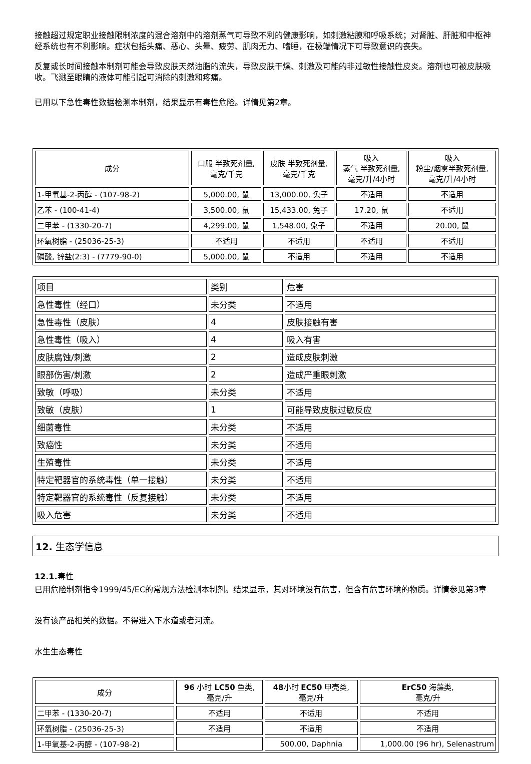接触超过规定职业接触限制浓度的混合溶剂中的溶剂蒸气可导致不利的健康影响，如刺激粘膜和呼吸系统；对肾脏、肝脏和中枢神经系统也有不利影响。症状包括头痛、恶心、头晕、疲劳、肌肉无力、嗜睡，在极端情况下可导致意识的丧失。
反复或长时间接触本制剂可能会导致皮肤天然油脂的流失，导致皮肤干燥、刺激及可能的非过敏性接触性皮炎。溶剂也可被皮肤吸收。飞溅至眼睛的液体可能引起可消除的刺激和疼痛。
已用以下急性毒性数据检测本制剂，结果显示有毒性危险。详情见第2章。
| 成分 | 口服 半致死剂量, 毫克/千克 | 皮肤 半致死剂量, 毫克/千克 | 吸入 蒸气 半致死剂量, 毫克/升/4小时 | 吸入 粉尘/烟雾半致死剂量, 毫克/升/4小时 |
| --- | --- | --- | --- | --- |
| 1-甲氧基-2-丙醇 - (107-98-2) | 5,000.00, 鼠 | 13,000.00, 兔子 | 不适用 | 不适用 |
| 乙苯 - (100-41-4) | 3,500.00, 鼠 | 15,433.00, 兔子 | 17.20, 鼠 | 不适用 |
| 二甲苯 - (1330-20-7) | 4,299.00, 鼠 | 1,548.00, 兔子 | 不适用 | 20.00, 鼠 |
| 环氧树脂 - (25036-25-3) | 不适用 | 不适用 | 不适用 | 不适用 |
| 磷酸, 锌盐(2:3) - (7779-90-0) | 5,000.00, 鼠 | 不适用 | 不适用 | 不适用 |
| 项目 | 类别 | 危害 |
| 急性毒性（经口） | 未分类 | 不适用 |
| 急性毒性（皮肤） | 4 | 皮肤接触有害 |
| 急性毒性（吸入） | 4 | 吸入有害 |
| 皮肤腐蚀/刺激 | 2 | 造成皮肤刺激 |
| 眼部伤害/刺激 | 2 | 造成严重眼刺激 |
| 致敏（呼吸） | 未分类 | 不适用 |
| 致敏（皮肤） | 1 | 可能导致皮肤过敏反应 |
| 细菌毒性 | 未分类 | 不适用 |
| 致癌性 | 未分类 | 不适用 |
| 生殖毒性 | 未分类 | 不适用 |
| 特定靶器官的系统毒性（单一接触） | 未分类 | 不适用 |
| 特定靶器官的系统毒性（反复接触） | 未分类 | 不适用 |
| 吸入危害 | 未分类 | 不适用 |
12. 生态学信息
12.1. 毒性
已用危险制剂指令1999/45/EC的常规方法检测本制剂。结果显示，其对环境没有危害，但含有危害环境的物质。详情参见第3章
没有该产品相关的数据。不得进入下水道或者河流。
水生生态毒性
| 成分 | 96 小时 LC50 鱼类, 毫克/升 | 48 小时 EC50 甲壳类, 毫克/升 | ErC50 海藻类, 毫克/升 |
| --- | --- | --- | --- |
| 二甲苯 - (1330-20-7) | 不适用 | 不适用 | 不适用 |
| 环氧树脂 - (25036-25-3) | 不适用 | 不适用 | 不适用 |
| 1-甲氧基-2-丙醇 - (107-98-2) | | 500.00, Daphnia | 1,000.00 (96 hr), Selenastrum |